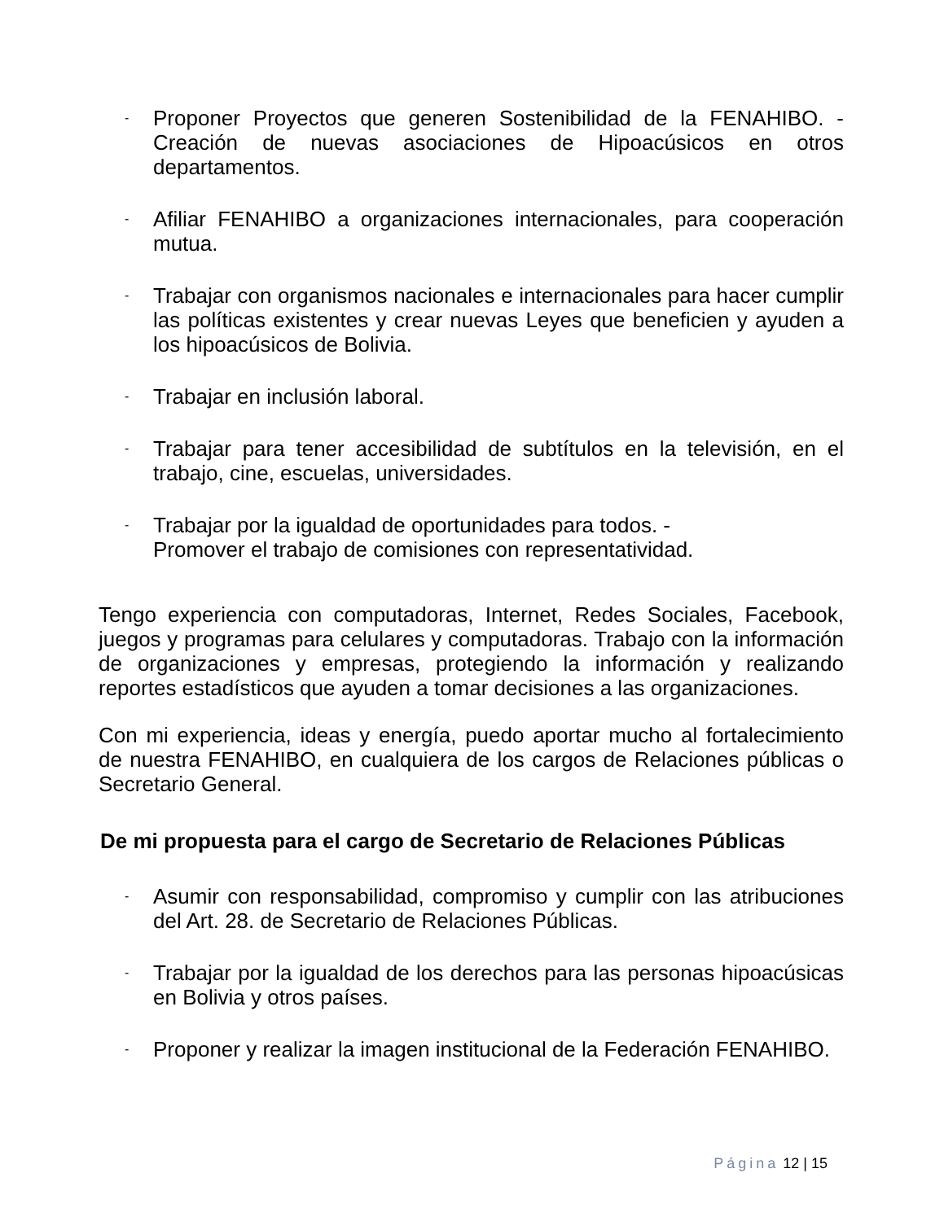-
Proponer Proyectos que generen Sostenibilidad de la FENAHIBO. - Creación de nuevas asociaciones de Hipoacúsicos en otros departamentos.
-
Afiliar FENAHIBO a organizaciones internacionales, para cooperación mutua.
-
Trabajar con organismos nacionales e internacionales para hacer cumplir las políticas existentes y crear nuevas Leyes que beneficien y ayuden a los hipoacúsicos de Bolivia.
-
Trabajar en inclusión laboral.
-
Trabajar para tener accesibilidad de subtítulos en la televisión, en el trabajo, cine, escuelas, universidades.
-
Trabajar por la igualdad de oportunidades para todos. -
Promover el trabajo de comisiones con representatividad.
Tengo experiencia con computadoras, Internet, Redes Sociales, Facebook, juegos y programas para celulares y computadoras. Trabajo con la información de organizaciones y empresas, protegiendo la información y realizando reportes estadísticos que ayuden a tomar decisiones a las organizaciones.
Con mi experiencia, ideas y energía, puedo aportar mucho al fortalecimiento de nuestra FENAHIBO, en cualquiera de los cargos de Relaciones públicas o Secretario General.
De mi propuesta para el cargo de Secretario de Relaciones Públicas
-
Asumir con responsabilidad, compromiso y cumplir con las atribuciones del Art. 28. de Secretario de Relaciones Públicas.
-
Trabajar por la igualdad de los derechos para las personas hipoacúsicas en Bolivia y otros países.
-
Proponer y realizar la imagen institucional de la Federación FENAHIBO.
Página 12 | 15